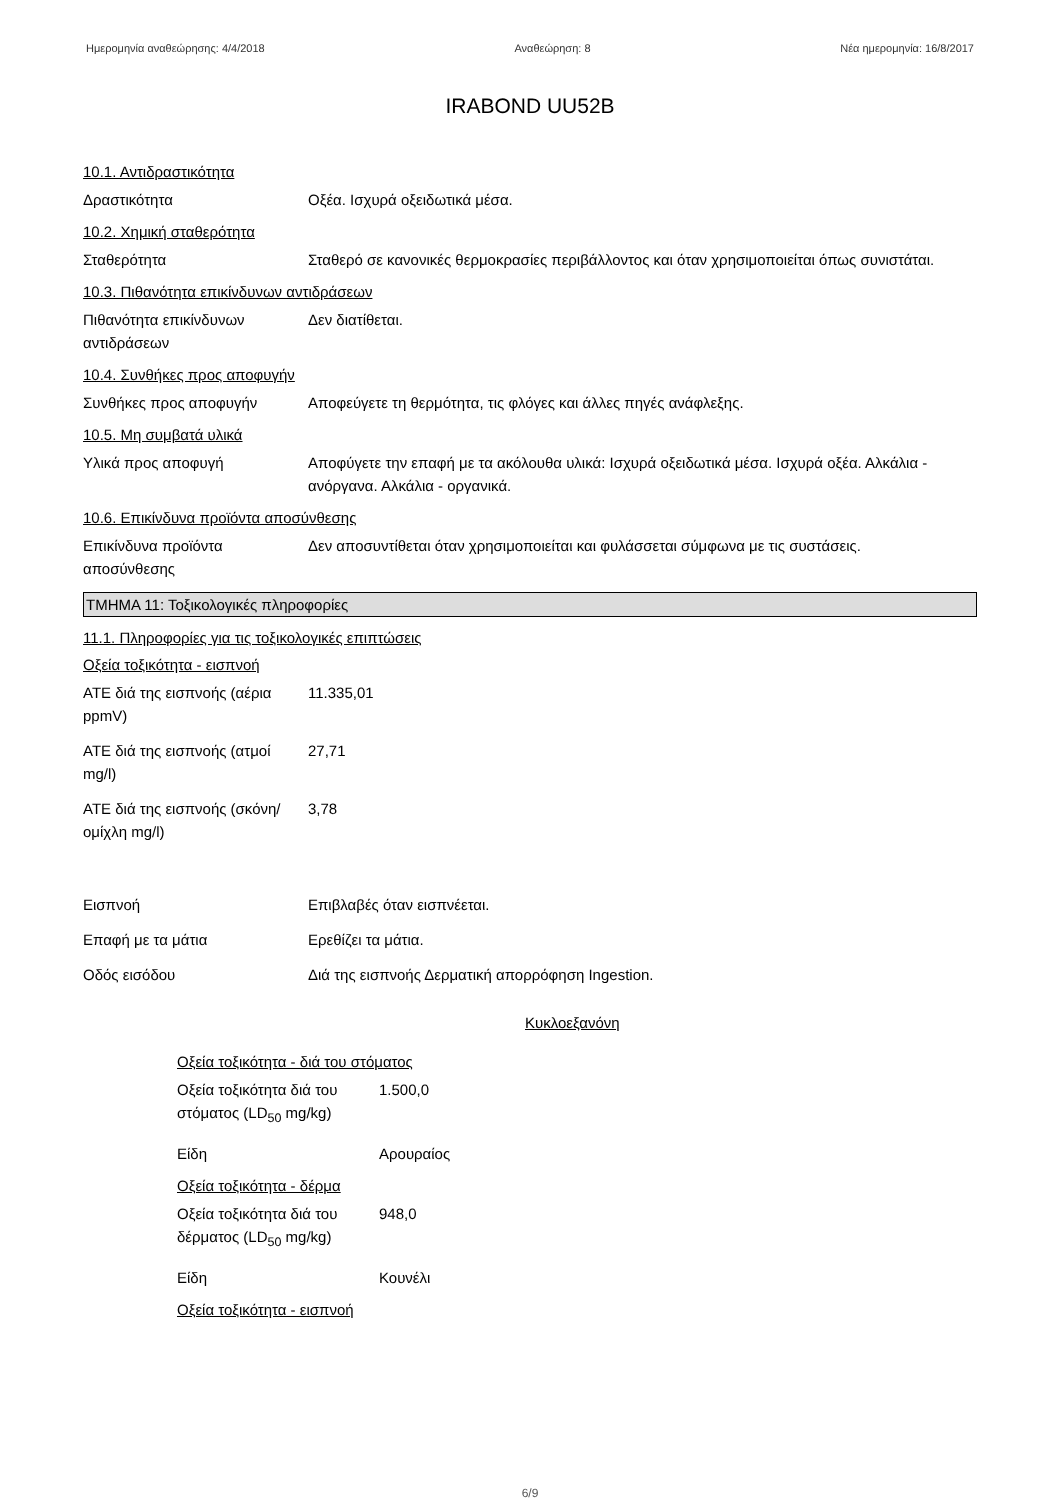Ημερομηνία αναθεώρησης: 4/4/2018 Αναθεώρηση: 8 Νέα ημερομηνία: 16/8/2017
IRABOND UU52B
10.1. Αντιδραστικότητα
Δραστικότητα Οξέα. Ισχυρά οξειδωτικά μέσα.
10.2. Χημική σταθερότητα
Σταθερότητα Σταθερό σε κανονικές θερμοκρασίες περιβάλλοντος και όταν χρησιμοποιείται όπως συνιστάται.
10.3. Πιθανότητα επικίνδυνων αντιδράσεων
Πιθανότητα επικίνδυνων αντιδράσεων
Δεν διατίθεται.
10.4. Συνθήκες προς αποφυγήν
Συνθήκες προς αποφυγήν Αποφεύγετε τη θερμότητα, τις φλόγες και άλλες πηγές ανάφλεξης.
10.5. Μη συμβατά υλικά
Υλικά προς αποφυγή Αποφύγετε την επαφή με τα ακόλουθα υλικά: Ισχυρά οξειδωτικά μέσα. Ισχυρά οξέα. Αλκάλια - ανόργανα. Αλκάλια - οργανικά.
10.6. Επικίνδυνα προϊόντα αποσύνθεσης
Επικίνδυνα προϊόντα αποσύνθεσης
Δεν αποσυντίθεται όταν χρησιμοποιείται και φυλάσσεται σύμφωνα με τις συστάσεις.
ΤΜΗΜΑ 11: Τοξικολογικές πληροφορίες
11.1. Πληροφορίες για τις τοξικολογικές επιπτώσεις
Οξεία τοξικότητα - εισπνοή
ATE διά της εισπνοής (αέρια ppmV)
11.335,01
ATE διά της εισπνοής (ατμοί mg/l)
27,71
ATE διά της εισπνοής (σκόνη/ομίχλη mg/l)
3,78
Εισπνοή Επιβλαβές όταν εισπνέεται.
Επαφή με τα μάτια Ερεθίζει τα μάτια.
Οδός εισόδου Διά της εισπνοής Δερματική απορρόφηση Ingestion.
Κυκλοεξανόνη
Οξεία τοξικότητα - διά του στόματος
Οξεία τοξικότητα διά του στόματος (LD<sub>50</sub> mg/kg)
1.500,0
Είδη Αρουραίος
Οξεία τοξικότητα - δέρμα
Οξεία τοξικότητα διά του δέρματος (LD<sub>50</sub> mg/kg)
948,0
Είδη Κουνέλι
Οξεία τοξικότητα - εισπνοή
6/9